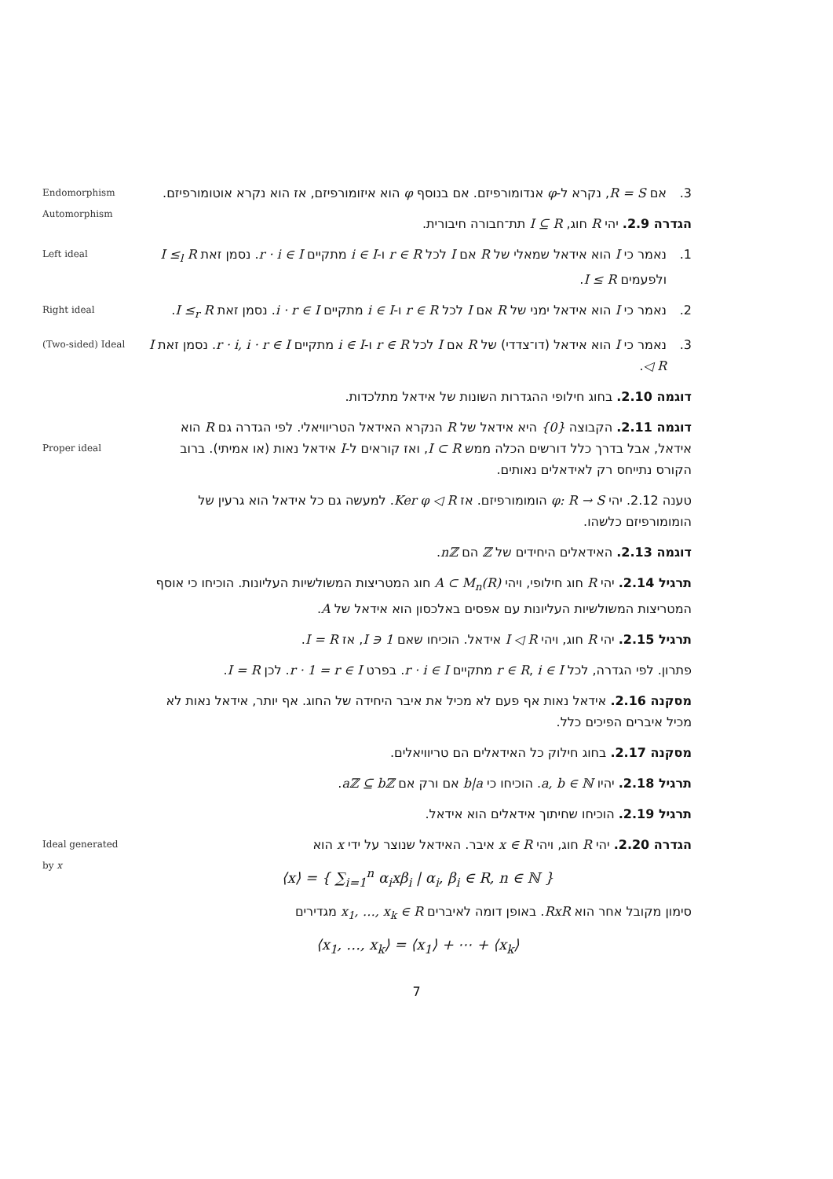Endomorphism
Automorphism
3. אם R = S, נקרא ל-φ אנדומורפיזם. אם בנוסף φ הוא איזומורפיזם, אז הוא נקרא אוטומורפיזם.
הגדרה 2.9. יהי R חוג, I ⊆ R תת־חבורה חיבורית.
Left ideal 1. נאמר כי I הוא אידאל שמאלי של R אם I לכל r ∈ R ו-i ∈ I מתקיים r · i ∈ I. נסמן זאת I ≤<sub>l</sub> R ולפעמים I ≤ R.
Right ideal 2. נאמר כי I הוא אידאל ימני של R אם I לכל r ∈ R ו-i ∈ I מתקיים i · r ∈ I. נסמן זאת I ≤<sub>r</sub> R.
(Two-sided) Ideal 3. נאמר כי I הוא אידאל (דו־צדדי) של R אם I לכל r ∈ R ו-i ∈ I מתקיים r · i, i · r ∈ I. נסמן זאת I ◁ R.
דוגמה 2.10. בחוג חילופי ההגדרות השונות של אידאל מתלכדות.
Proper ideal
דוגמה 2.11. הקבוצה {0} היא אידאל של R הנקרא האידאל הטריוויאלי. לפי הגדרה גם R הוא אידאל, אבל בדרך כלל דורשים הכלה ממש I ⊂ R, ואז קוראים ל-I אידאל נאות (או אמיתי). ברוב הקורס נתייחס רק לאידאלים נאותים.
טענה 2.12. יהי φ: R → S הומומורפיזם. אז Ker φ ◁ R. למעשה גם כל אידאל הוא גרעין של הומומורפיזם כלשהו.
דוגמה 2.13. האידאלים היחידים של ℤ הם nℤ.
תרגיל 2.14. יהי R חוג חילופי, ויהי A ⊂ M<sub>n</sub>(R) חוג המטריצות המשולשיות העליונות. הוכיחו כי אוסף המטריצות המשולשיות העליונות עם אפסים באלכסון הוא אידאל של A.
תרגיל 2.15. יהי R חוג, ויהי I ◁ R אידאל. הוכיחו שאם 1 ∈ I, אז I = R.
פתרון. לפי הגדרה, לכל r ∈ R, i ∈ I מתקיים r · i ∈ I. בפרט r · 1 = r ∈ I. לכן I = R.
מסקנה 2.16. אידאל נאות אף פעם לא מכיל את איבר היחידה של החוג. אף יותר, אידאל נאות לא מכיל איברים הפיכים כלל.
מסקנה 2.17. בחוג חילוק כל האידאלים הם טריוויאלים.
תרגיל 2.18. יהיו a, b ∈ ℕ. הוכיחו כי b|a אם ורק אם aℤ ⊆ bℤ.
תרגיל 2.19. הוכיחו שחיתוך אידאלים הוא אידאל.
Ideal generated
by x
הגדרה 2.20. יהי R חוג, ויהי x ∈ R איבר. האידאל שנוצר על ידי x הוא
⟨x⟩ = { ∑<sub>i=1</sub><sup>n</sup> α<sub>i</sub>xβ<sub>i</sub> | α<sub>i</sub>, β<sub>i</sub> ∈ R, n ∈ ℕ }
סימון מקובל אחר הוא RxR. באופן דומה לאיברים x<sub>1</sub>, …, x<sub>k</sub> ∈ R מגדירים
⟨x<sub>1</sub>, …, x<sub>k</sub>⟩ = ⟨x<sub>1</sub>⟩ + ⋯ + ⟨x<sub>k</sub>⟩
7